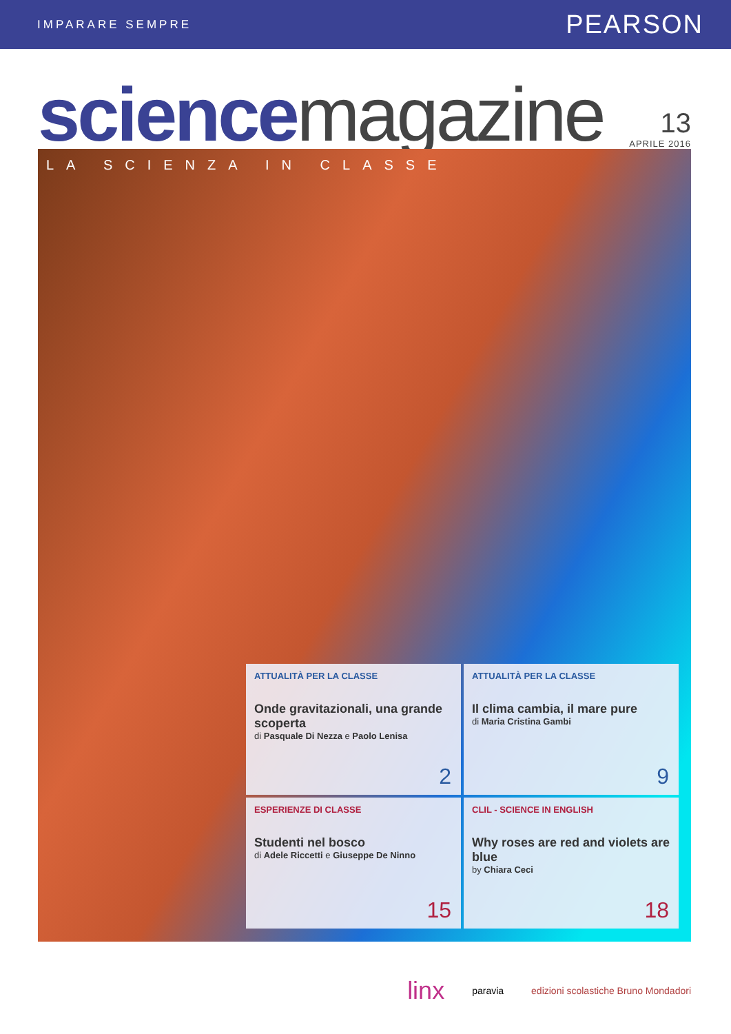IMPARARE SEMPRE
PEARSON
science magazine
13
APRILE 2016
LA SCIENZA IN CLASSE
ATTUALITÀ PER LA CLASSE
Onde gravitazionali, una grande scoperta
di Pasquale Di Nezza e Paolo Lenisa
2
ATTUALITÀ PER LA CLASSE
Il clima cambia, il mare pure
di Maria Cristina Gambi
9
ESPERIENZE DI CLASSE
Studenti nel bosco
di Adele Riccetti e Giuseppe De Ninno
15
CLIL - SCIENCE IN ENGLISH
Why roses are red and violets are blue
by Chiara Ceci
18
linx paravia edizioni scolastiche Bruno Mondadori